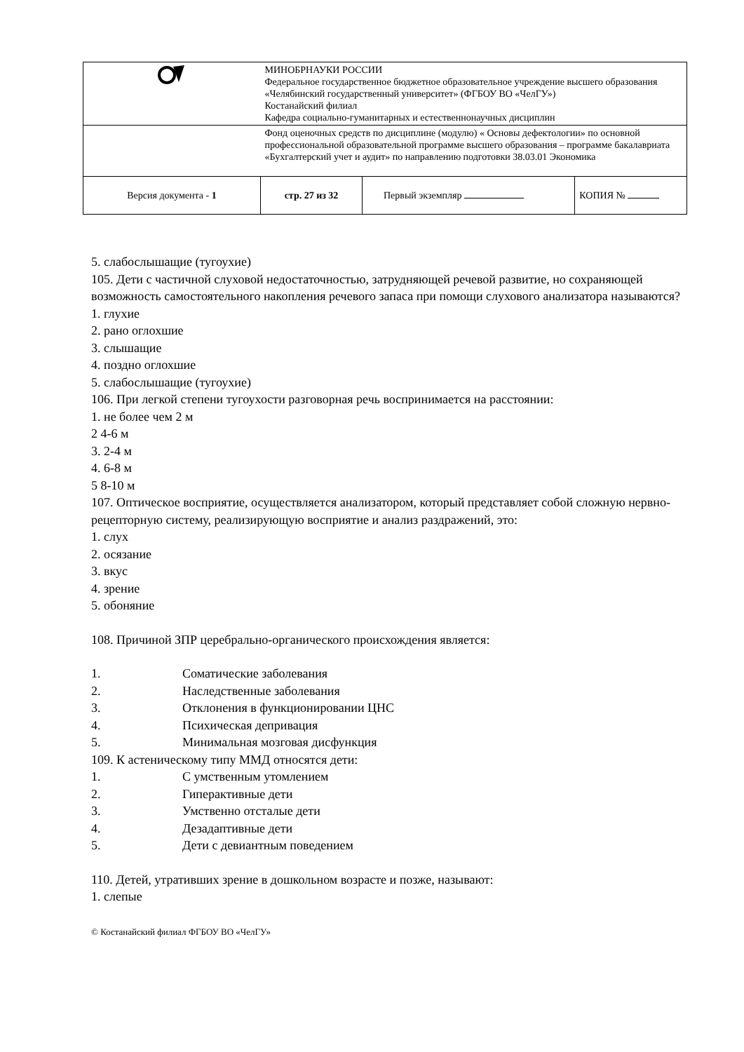| | МИНОБРНАУКИ РОССИИ Федеральное государственное бюджетное образовательное учреждение высшего образования «Челябинский государственный университет» (ФГБОУ ВО «ЧелГУ») Костанайский филиал Кафедра социально-гуманитарных и естественнонаучных дисциплин | | |
| | Фонд оценочных средств по дисциплине (модулю) « Основы дефектологии» по основной профессиональной образовательной программе высшего образования – программе бакалавриата «Бухгалтерский учет и аудит» по направлению подготовки 38.03.01 Экономика | | |
| Версия документа - 1 | стр. 27 из 32 | Первый экземпляр | КОПИЯ № |
5. слабослышащие (тугоухие)
105. Дети с частичной слуховой недостаточностью, затрудняющей речевой развитие, но сохраняющей возможность самостоятельного накопления речевого запаса при помощи слухового анализатора называются?
1. глухие
2. рано оглохшие
3. слышащие
4. поздно оглохшие
5. слабослышащие (тугоухие)
106. При легкой степени тугоухости разговорная речь воспринимается на расстоянии:
1. не более чем 2 м
2 4-6 м
3. 2-4 м
4. 6-8 м
5 8-10 м
107. Оптическое восприятие, осуществляется анализатором, который представляет собой сложную нервно-рецепторную систему, реализирующую восприятие и анализ раздражений, это:
1. слух
2. осязание
3. вкус
4. зрение
5. обоняние
108. Причиной ЗПР церебрально-органического происхождения является:
1. Соматические заболевания
2. Наследственные заболевания
3. Отклонения в функционировании ЦНС
4. Психическая депривация
5. Минимальная мозговая дисфункция
109. К астеническому типу ММД относятся дети:
1. С умственным утомлением
2. Гиперактивные дети
3. Умственно отсталые дети
4. Дезадаптивные дети
5. Дети с девиантным поведением
110. Детей, утративших зрение в дошкольном возрасте и позже, называют:
1. слепые
© Костанайский филиал ФГБОУ ВО «ЧелГУ»